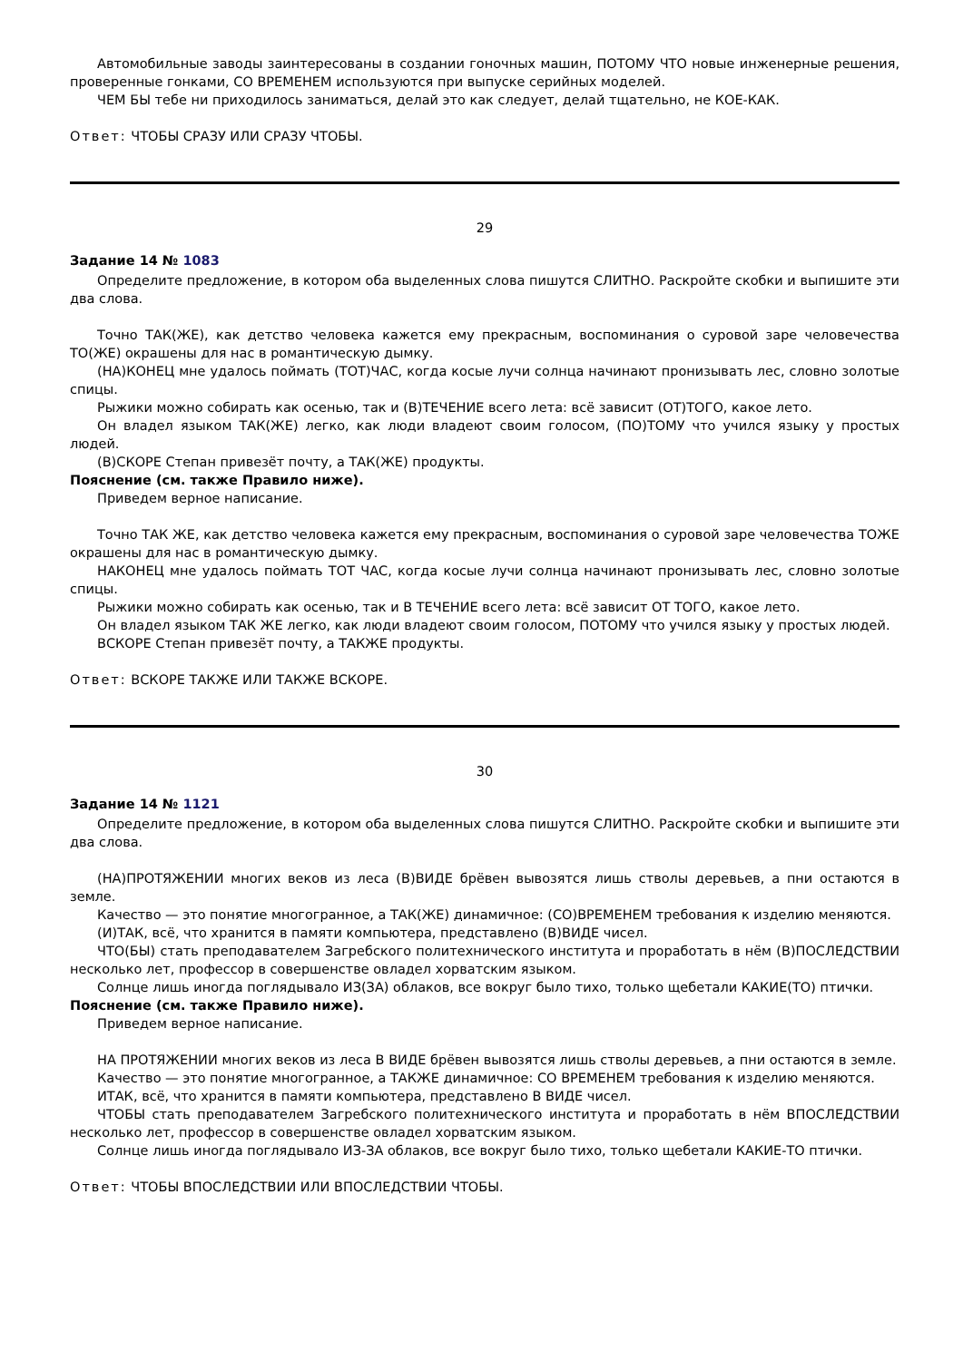Автомобильные заводы заинтересованы в создании гоночных машин, ПОТОМУ ЧТО новые инженерные решения, проверенные гонками, СО ВРЕМЕНЕМ используются при выпуске серийных моделей.
ЧЕМ БЫ тебе ни приходилось заниматься, делай это как следует, делай тщательно, не КОЕ-КАК.
Ответ: ЧТОБЫ СРАЗУ ИЛИ СРАЗУ ЧТОБЫ.
29
Задание 14 № 1083
Определите предложение, в котором оба выделенных слова пишутся СЛИТНО. Раскройте скобки и выпишите эти два слова.
Точно ТАК(ЖЕ), как детство человека кажется ему прекрасным, воспоминания о суровой заре человечества ТО(ЖЕ) окрашены для нас в романтическую дымку.
(НА)КОНЕЦ мне удалось поймать (ТОТ)ЧАС, когда косые лучи солнца начинают пронизывать лес, словно золотые спицы.
Рыжики можно собирать как осенью, так и (В)ТЕЧЕНИЕ всего лета: всё зависит (ОТ)ТОГО, какое лето.
Он владел языком ТАК(ЖЕ) легко, как люди владеют своим голосом, (ПО)ТОМУ что учился языку у простых людей.
(В)СКОРЕ Степан привезёт почту, а ТАК(ЖЕ) продукты.
Пояснение (см. также Правило ниже).
Приведем верное написание.
Точно ТАК ЖЕ, как детство человека кажется ему прекрасным, воспоминания о суровой заре человечества ТОЖЕ окрашены для нас в романтическую дымку.
НАКОНЕЦ мне удалось поймать ТОТ ЧАС, когда косые лучи солнца начинают пронизывать лес, словно золотые спицы.
Рыжики можно собирать как осенью, так и В ТЕЧЕНИЕ всего лета: всё зависит ОТ ТОГО, какое лето.
Он владел языком ТАК ЖЕ легко, как люди владеют своим голосом, ПОТОМУ что учился языку у простых людей.
ВСКОРЕ Степан привезёт почту, а ТАКЖЕ продукты.
Ответ: ВСКОРЕ ТАКЖЕ ИЛИ ТАКЖЕ ВСКОРЕ.
30
Задание 14 № 1121
Определите предложение, в котором оба выделенных слова пишутся СЛИТНО. Раскройте скобки и выпишите эти два слова.
(НА)ПРОТЯЖЕНИИ многих веков из леса (В)ВИДЕ брёвен вывозятся лишь стволы деревьев, а пни остаются в земле.
Качество — это понятие многогранное, а ТАК(ЖЕ) динамичное: (СО)ВРЕМЕНЕМ требования к изделию меняются.
(И)ТАК, всё, что хранится в памяти компьютера, представлено (В)ВИДЕ чисел.
ЧТО(БЫ) стать преподавателем Загребского политехнического института и проработать в нём (В)ПОСЛЕДСТВИИ несколько лет, профессор в совершенстве овладел хорватским языком.
Солнце лишь иногда поглядывало ИЗ(ЗА) облаков, все вокруг было тихо, только щебетали КАКИЕ(ТО) птички.
Пояснение (см. также Правило ниже).
Приведем верное написание.
НА ПРОТЯЖЕНИИ многих веков из леса В ВИДЕ брёвен вывозятся лишь стволы деревьев, а пни остаются в земле.
Качество — это понятие многогранное, а ТАКЖЕ динамичное: СО ВРЕМЕНЕМ требования к изделию меняются.
ИТАК, всё, что хранится в памяти компьютера, представлено В ВИДЕ чисел.
ЧТОБЫ стать преподавателем Загребского политехнического института и проработать в нём ВПОСЛЕДСТВИИ несколько лет, профессор в совершенстве овладел хорватским языком.
Солнце лишь иногда поглядывало ИЗ-ЗА облаков, все вокруг было тихо, только щебетали КАКИЕ-ТО птички.
Ответ: ЧТОБЫ ВПОСЛЕДСТВИИ ИЛИ ВПОСЛЕДСТВИИ ЧТОБЫ.